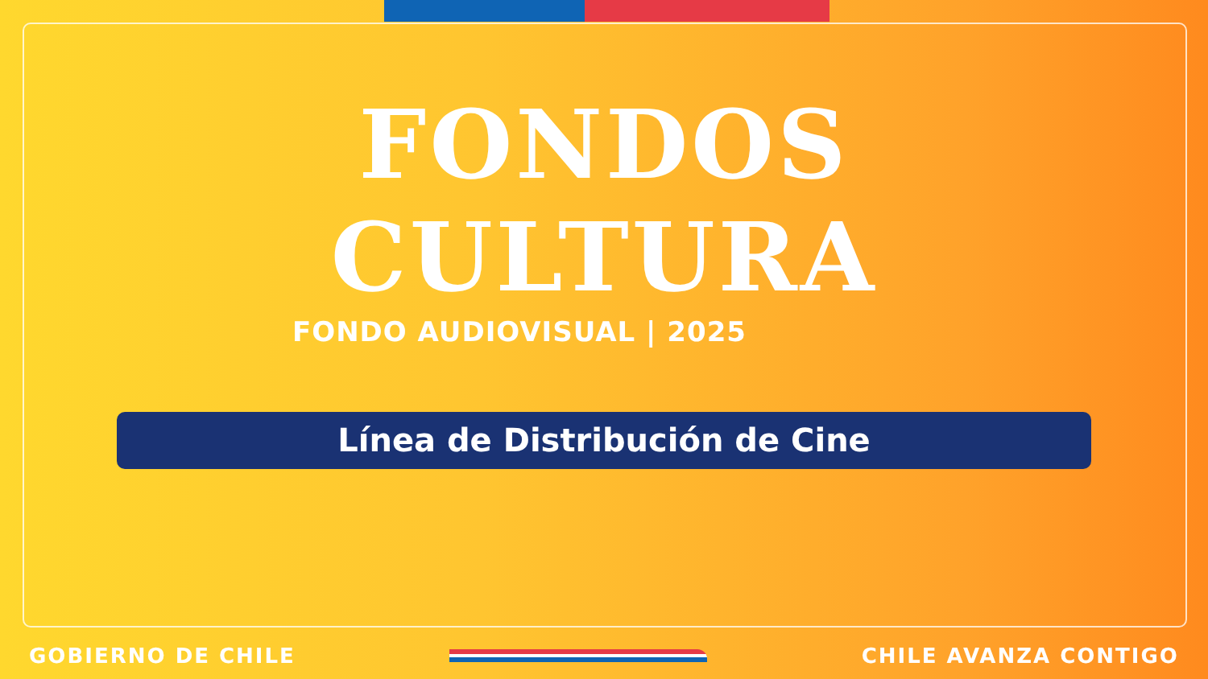FONDOS
CULTURA
FONDO AUDIOVISUAL | 2025
Línea de Distribución de Cine
GOBIERNO DE CHILE CHILE AVANZA CONTIGO